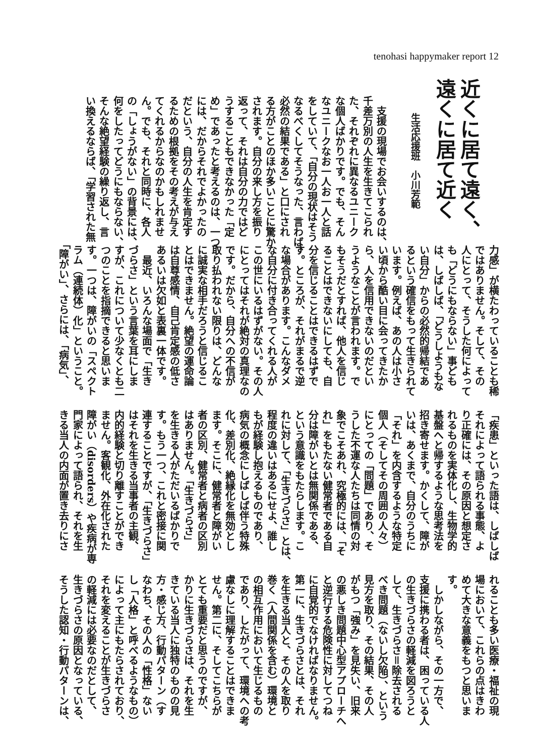tenohasi happymaker report 12
近くに居て遠く、
遠くに居て近く
生活応援班　小川芳範
　支援の現場でお会いするのは、
千差万別の人生を生きてこられ
た、それぞれに異なるユニーク
な個人ばかりです。でも、そん
なユニークなお一人お一人と話
をしていて、「自分の現状はそう
なるべくしてそうなった、言わば、
必然の結果である」と口にされ
る方がことのほか多いことに驚か
されます。自分の来し方を振り
返って、それは自分の力ではど
うすることもできなかった「定
め」であったと考えるのは、一つ
には、だからそれでよかったの
だという、自分の人生を肯定す
るための根拠をその考えが与え
てくれるからなのかもしれませ
ん。でも、それと同時に、各人
の「しょうがない」の背景には、
何をしたってどうにもならない、
そんな絶望経験の繰り返し、言
い換えるならば、「学習された無
力感」が横たわっていることも稀
ではありません。そして、その
人にとって、そうした何によって
も「どうにもならない」事ども
は、しばしば、「どうしようもな
い自分」からの必然的帰結であ
るという確信をもって生きられて
います。例えば、あの人は小さ
い頃から酷い目に会ってきたか
ら、人を信用できないのだとい
うようなことが言われます。で
もそうだとすれば、他人を信じ
ることはできないにしても、自
分を信じることはできるはずで
す。ところが、それがまるで逆
な場合があります。こんなダメ
な自分に付き合ってくれる人が
この世にいるはずがない。その人
にとってはそれが絶対の真理なの
です。だから、自分への不信が
取り払われない限りは、どんな
に誠実な相手だろうと信じるこ
とはできません。絶望の運命論
は自尊感情、自己肯定感の低さ
あるいは欠如と表裏一体です。
　最近、いろんな場面で「生き
づらさ」という言葉を耳にしま
すが、これについて少なくとも二
つのことを指摘できると思いま
す。一つは、障がいの「スペクト
ラム（連続体）化」ということ。
「障がい」、さらには、「病気」、
「疾患」といった語は、しばしば
それによって語られる事態、よ
り正確には、その原因と想定さ
れるものを実体化し、生物学的
基盤へと帰するような思考法を
招き寄せます。かくして、障が
いは、あくまで、自分のうちに
「それ」を内含するような特定
個人（そしてその周囲の人々）
にとっての「問題」であり、そ
うした不運な人たちは同情の対
象でこそあれ、究極的には、「そ
れ」をもたない健常者である自
分は障がいとは無関係である、
という意識をもたらします。こ
れに対して、「生きづらさ」とは、
程度の違いはあるにせよ、誰し
もが経験し抱えるものであり、
病気の概念にしばしば伴う特殊
化、差別化、絶縁化を無効とし
ます。そこに、健常者と障がい
者の区別、健常者と病者の区別
はありません。「生きづらさ」
を生きる人がただいるばかりで
す。もう一つ、これと密接に関
連することですが、「生きづらさ」
はそれを生きる当事者の主観、
内的経験と切り離すことができ
ません。客観化、外在化された
障がい（disorders）や疾病が専
門家によって語られ、それを生
きる当人の内面が置き去りにさ
れることも多い医療・福祉の現
場において、これらの点はきわ
めて大きな意義をもつと思いま
す。
　しかしながら、その一方で、
支援に携わる者は、困っている人
の生きづらさの軽減を図ろうと
して、生きづらさ＝除去される
べき問題（ないし欠陥）、という
見方を取り、その結果、その人
がもつ「強み」を見失い、旧来
の悪しき問題中心型アプローチへ
と逆行する危険性に対してつね
に自覚的でなければなりません。
第一に、生きづらさとは、それ
を生きる当人と、その人を取り
巻く（人間関係を含む）環境と
の相互作用において生じるもの
であり、したがって、環境への考
慮なしに理解することはできま
せん。第二に、そしてこちらが
とても重要だと思うのですが、
かりに生きづらさは、それを生
きている当人に独特のものの見
方・感じ方、行動パターン（す
なわち、その人の「性格」ない
し「人格」と呼べるようなもの）
によって主にもたらされており、
それを変えることが生きづらさ
の軽減には必要なのだとして、
生きづらさの原因となっている、
そうした認知・行動パターンは、